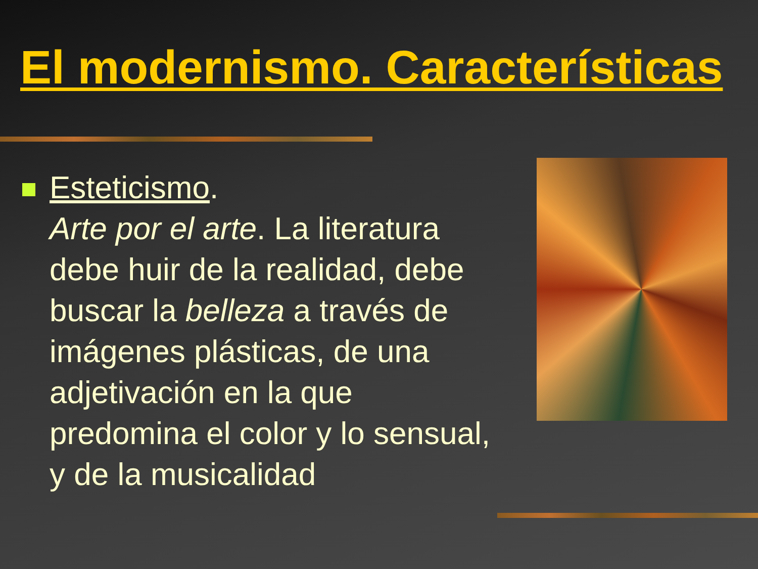El modernismo. Características
Esteticismo.
Arte por el arte. La literatura debe huir de la realidad, debe buscar la belleza a través de imágenes plásticas, de una adjetivación en la que predomina el color y lo sensual, y de la musicalidad